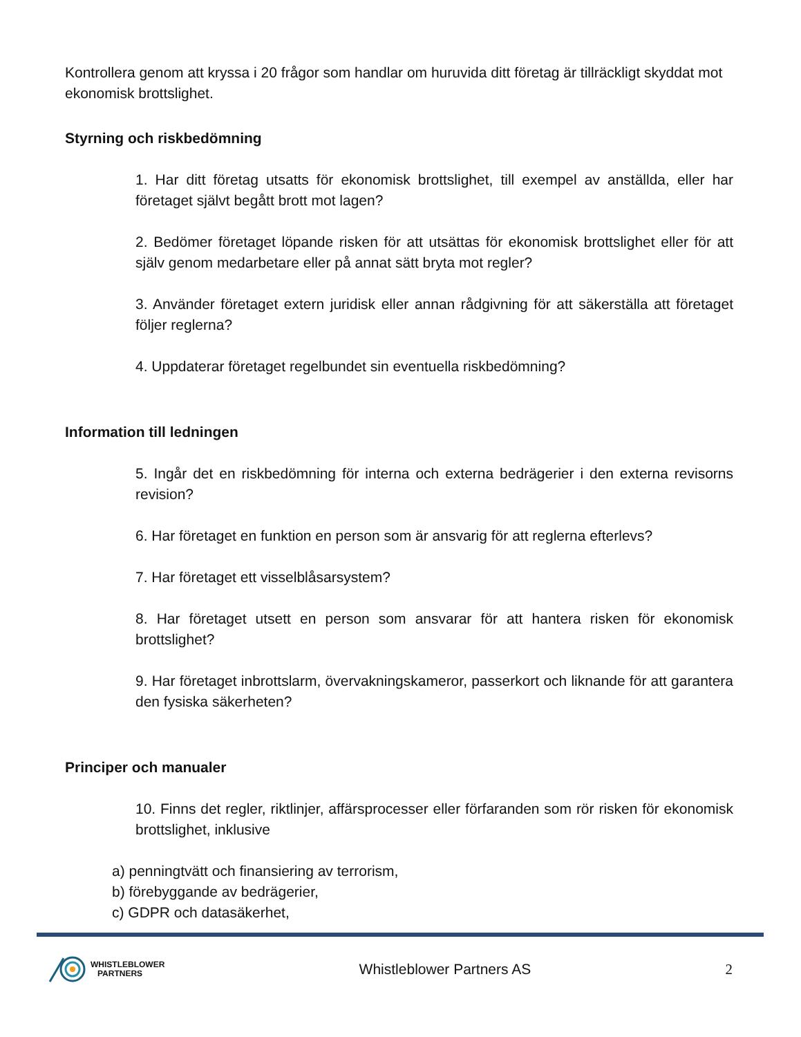Kontrollera genom att kryssa i 20 frågor som handlar om huruvida ditt företag är tillräckligt skyddat mot ekonomisk brottslighet.
Styrning och riskbedömning
1. Har ditt företag utsatts för ekonomisk brottslighet, till exempel av anställda, eller har företaget självt begått brott mot lagen?
2. Bedömer företaget löpande risken för att utsättas för ekonomisk brottslighet eller för att själv genom medarbetare eller på annat sätt bryta mot regler?
3. Använder företaget extern juridisk eller annan rådgivning för att säkerställa att företaget följer reglerna?
4. Uppdaterar företaget regelbundet sin eventuella riskbedömning?
Information till ledningen
5. Ingår det en riskbedömning för interna och externa bedrägerier i den externa revisorns revision?
6. Har företaget en funktion en person som är ansvarig för att reglerna efterlevs?
7. Har företaget ett visselblåsarsystem?
8. Har företaget utsett en person som ansvarar för att hantera risken för ekonomisk brottslighet?
9. Har företaget inbrottslarm, övervakningskameror, passerkort och liknande för att garantera den fysiska säkerheten?
Principer och manualer
10. Finns det regler, riktlinjer, affärsprocesser eller förfaranden som rör risken för ekonomisk brottslighet, inklusive
a) penningtvätt och finansiering av terrorism,
b) förebyggande av bedrägerier,
c) GDPR och datasäkerhet,
WHISTLEBLOWER
PARTNERS
Whistleblower Partners AS 2